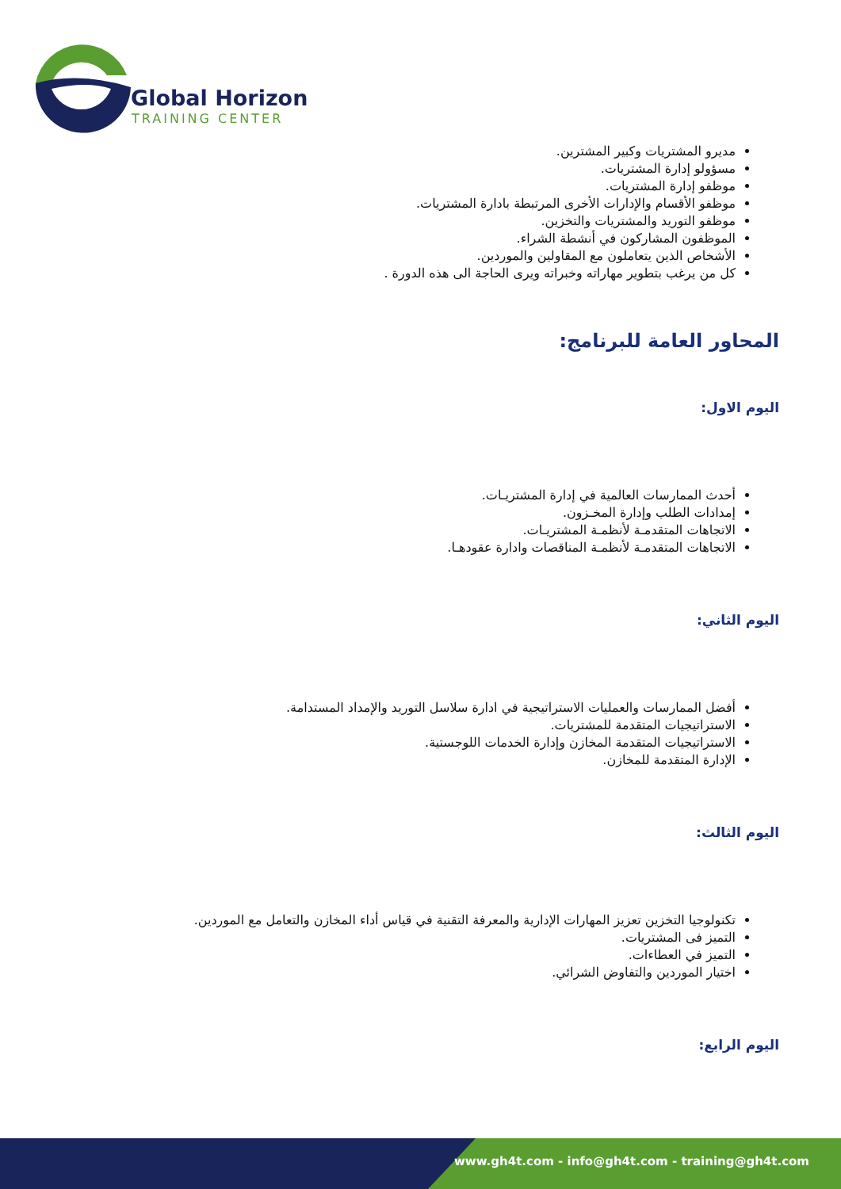Global Horizon
TRAINING CENTER
مديرو المشتريات وكبير المشترين.
مسؤولو إدارة المشتريات.
موظفو إدارة المشتريات.
موظفو الأقسام والإدارات الأخرى المرتبطة بادارة المشتريات.
موظفو التوريد والمشتريات والتخزين.
الموظفون المشاركون في أنشطة الشراء.
الأشخاص الذين يتعاملون مع المقاولين والموردين.
كل من يرغب بتطوير مهاراته وخبراته ويرى الحاجة الى هذه الدورة .
المحاور العامة للبرنامج:
اليوم الاول:
أحدث الممارسات العالمية في إدارة المشتريـات.
إمدادات الطلب وإدارة المخـزون.
الاتجاهات المتقدمـة لأنظمـة المشتريـات.
الاتجاهات المتقدمـة لأنظمـة المناقصات وادارة عقودهـا.
اليوم الثاني:
أفضل الممارسات والعمليات الاستراتيجية في ادارة سلاسل التوريد والإمداد المستدامة.
الاستراتيجيات المتقدمة للمشتريات.
الاستراتيجيات المتقدمة المخازن وإدارة الخدمات اللوجستية.
الإدارة المتقدمة للمخازن.
اليوم الثالث:
تكنولوجيا التخزين تعزيز المهارات الإدارية والمعرفة التقنية في قياس أداء المخازن والتعامل مع الموردين.
التميز فى المشتريات.
التميز في العطاءات.
اختيار الموردين والتفاوض الشرائي.
اليوم الرابع:
www.gh4t.com - info@gh4t.com - training@gh4t.com